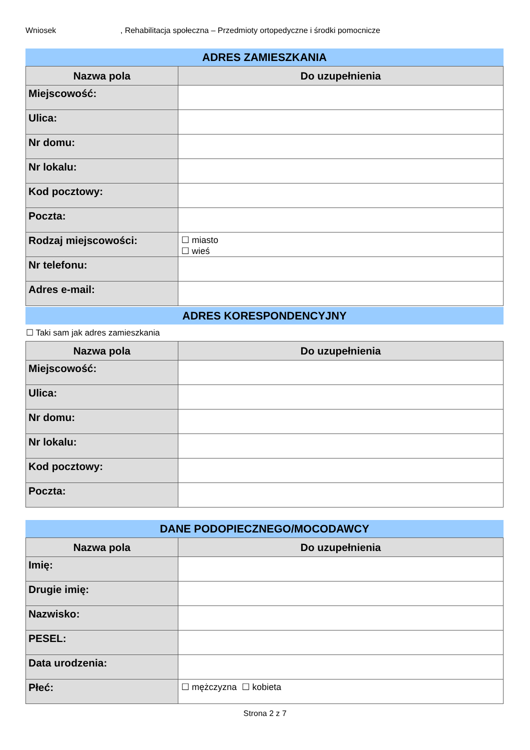Wniosek, Rehabilitacja społeczna – Przedmioty ortopedyczne i środki pomocnicze
ADRES ZAMIESZKANIA
| Nazwa pola | Do uzupełnienia |
| --- | --- |
| Miejscowość: | |
| Ulica: | |
| Nr domu: | |
| Nr lokalu: | |
| Kod pocztowy: | |
| Poczta: | |
| Rodzaj miejscowości: | ☐ miasto ☐ wieś |
| Nr telefonu: | |
| Adres e-mail: | |
ADRES KORESPONDENCYJNY
☐ Taki sam jak adres zamieszkania
| Nazwa pola | Do uzupełnienia |
| --- | --- |
| Miejscowość: | |
| Ulica: | |
| Nr domu: | |
| Nr lokalu: | |
| Kod pocztowy: | |
| Poczta: | |
DANE PODOPIECZNEGO/MOCODAWCY
| Nazwa pola | Do uzupełnienia |
| --- | --- |
| Imię: | |
| Drugie imię: | |
| Nazwisko: | |
| PESEL: | |
| Data urodzenia: | |
| Płeć: | ☐ mężczyzna ☐ kobieta |
Strona 2 z 7